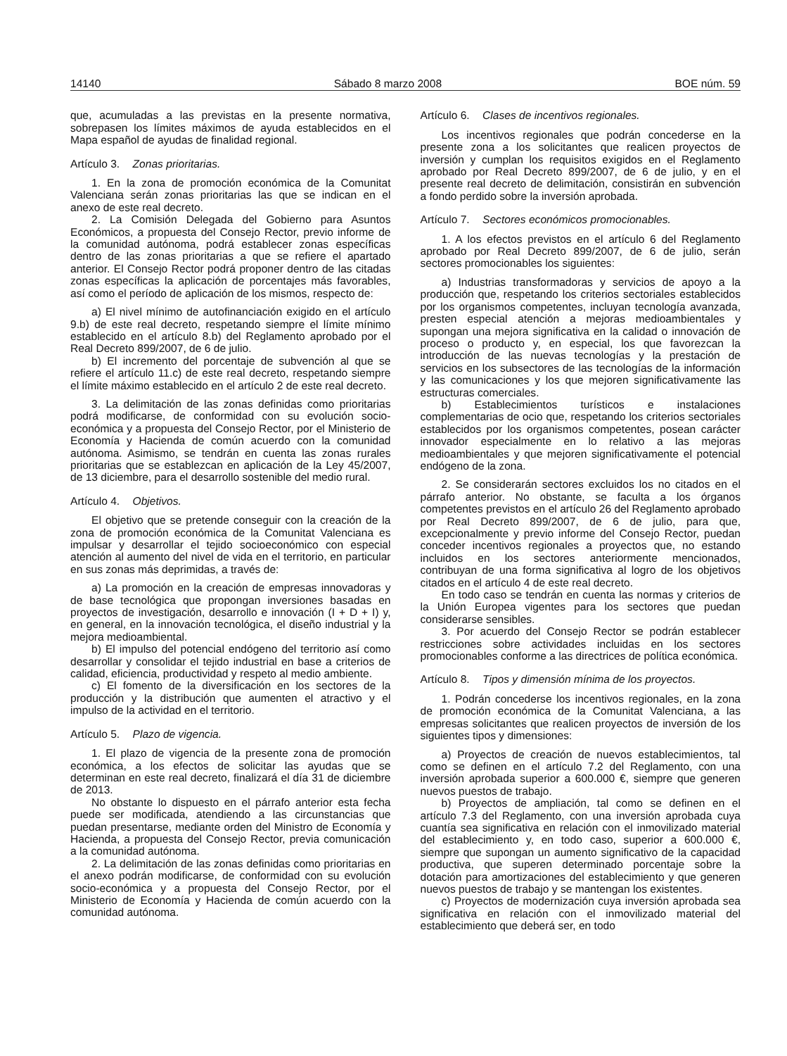14140 Sábado 8 marzo 2008 BOE núm. 59
que, acumuladas a las previstas en la presente normativa, sobrepasen los límites máximos de ayuda establecidos en el Mapa español de ayudas de finalidad regional.
Artículo 3. Zonas prioritarias.
1. En la zona de promoción económica de la Comunitat Valenciana serán zonas prioritarias las que se indican en el anexo de este real decreto.
2. La Comisión Delegada del Gobierno para Asuntos Económicos, a propuesta del Consejo Rector, previo informe de la comunidad autónoma, podrá establecer zonas específicas dentro de las zonas prioritarias a que se refiere el apartado anterior. El Consejo Rector podrá proponer dentro de las citadas zonas específicas la aplicación de porcentajes más favorables, así como el período de aplicación de los mismos, respecto de:
a) El nivel mínimo de autofinanciación exigido en el artículo 9.b) de este real decreto, respetando siempre el límite mínimo establecido en el artículo 8.b) del Reglamento aprobado por el Real Decreto 899/2007, de 6 de julio.
b) El incremento del porcentaje de subvención al que se refiere el artículo 11.c) de este real decreto, respetando siempre el límite máximo establecido en el artículo 2 de este real decreto.
3. La delimitación de las zonas definidas como prioritarias podrá modificarse, de conformidad con su evolución socio-económica y a propuesta del Consejo Rector, por el Ministerio de Economía y Hacienda de común acuerdo con la comunidad autónoma. Asimismo, se tendrán en cuenta las zonas rurales prioritarias que se establezcan en aplicación de la Ley 45/2007, de 13 diciembre, para el desarrollo sostenible del medio rural.
Artículo 4. Objetivos.
El objetivo que se pretende conseguir con la creación de la zona de promoción económica de la Comunitat Valenciana es impulsar y desarrollar el tejido socioeconómico con especial atención al aumento del nivel de vida en el territorio, en particular en sus zonas más deprimidas, a través de:
a) La promoción en la creación de empresas innovadoras y de base tecnológica que propongan inversiones basadas en proyectos de investigación, desarrollo e innovación (I + D + I) y, en general, en la innovación tecnológica, el diseño industrial y la mejora medioambiental.
b) El impulso del potencial endógeno del territorio así como desarrollar y consolidar el tejido industrial en base a criterios de calidad, eficiencia, productividad y respeto al medio ambiente.
c) El fomento de la diversificación en los sectores de la producción y la distribución que aumenten el atractivo y el impulso de la actividad en el territorio.
Artículo 5. Plazo de vigencia.
1. El plazo de vigencia de la presente zona de promoción económica, a los efectos de solicitar las ayudas que se determinan en este real decreto, finalizará el día 31 de diciembre de 2013.
No obstante lo dispuesto en el párrafo anterior esta fecha puede ser modificada, atendiendo a las circunstancias que puedan presentarse, mediante orden del Ministro de Economía y Hacienda, a propuesta del Consejo Rector, previa comunicación a la comunidad autónoma.
2. La delimitación de las zonas definidas como prioritarias en el anexo podrán modificarse, de conformidad con su evolución socio-económica y a propuesta del Consejo Rector, por el Ministerio de Economía y Hacienda de común acuerdo con la comunidad autónoma.
Artículo 6. Clases de incentivos regionales.
Los incentivos regionales que podrán concederse en la presente zona a los solicitantes que realicen proyectos de inversión y cumplan los requisitos exigidos en el Reglamento aprobado por Real Decreto 899/2007, de 6 de julio, y en el presente real decreto de delimitación, consistirán en subvención a fondo perdido sobre la inversión aprobada.
Artículo 7. Sectores económicos promocionables.
1. A los efectos previstos en el artículo 6 del Reglamento aprobado por Real Decreto 899/2007, de 6 de julio, serán sectores promocionables los siguientes:
a) Industrias transformadoras y servicios de apoyo a la producción que, respetando los criterios sectoriales establecidos por los organismos competentes, incluyan tecnología avanzada, presten especial atención a mejoras medioambientales y supongan una mejora significativa en la calidad o innovación de proceso o producto y, en especial, los que favorezcan la introducción de las nuevas tecnologías y la prestación de servicios en los subsectores de las tecnologías de la información y las comunicaciones y los que mejoren significativamente las estructuras comerciales.
b) Establecimientos turísticos e instalaciones complementarias de ocio que, respetando los criterios sectoriales establecidos por los organismos competentes, posean carácter innovador especialmente en lo relativo a las mejoras medioambientales y que mejoren significativamente el potencial endógeno de la zona.
2. Se considerarán sectores excluidos los no citados en el párrafo anterior. No obstante, se faculta a los órganos competentes previstos en el artículo 26 del Reglamento aprobado por Real Decreto 899/2007, de 6 de julio, para que, excepcionalmente y previo informe del Consejo Rector, puedan conceder incentivos regionales a proyectos que, no estando incluidos en los sectores anteriormente mencionados, contribuyan de una forma significativa al logro de los objetivos citados en el artículo 4 de este real decreto.
En todo caso se tendrán en cuenta las normas y criterios de la Unión Europea vigentes para los sectores que puedan considerarse sensibles.
3. Por acuerdo del Consejo Rector se podrán establecer restricciones sobre actividades incluidas en los sectores promocionables conforme a las directrices de política económica.
Artículo 8. Tipos y dimensión mínima de los proyectos.
1. Podrán concederse los incentivos regionales, en la zona de promoción económica de la Comunitat Valenciana, a las empresas solicitantes que realicen proyectos de inversión de los siguientes tipos y dimensiones:
a) Proyectos de creación de nuevos establecimientos, tal como se definen en el artículo 7.2 del Reglamento, con una inversión aprobada superior a 600.000 €, siempre que generen nuevos puestos de trabajo.
b) Proyectos de ampliación, tal como se definen en el artículo 7.3 del Reglamento, con una inversión aprobada cuya cuantía sea significativa en relación con el inmovilizado material del establecimiento y, en todo caso, superior a 600.000 €, siempre que supongan un aumento significativo de la capacidad productiva, que superen determinado porcentaje sobre la dotación para amortizaciones del establecimiento y que generen nuevos puestos de trabajo y se mantengan los existentes.
c) Proyectos de modernización cuya inversión aprobada sea significativa en relación con el inmovilizado material del establecimiento que deberá ser, en todo